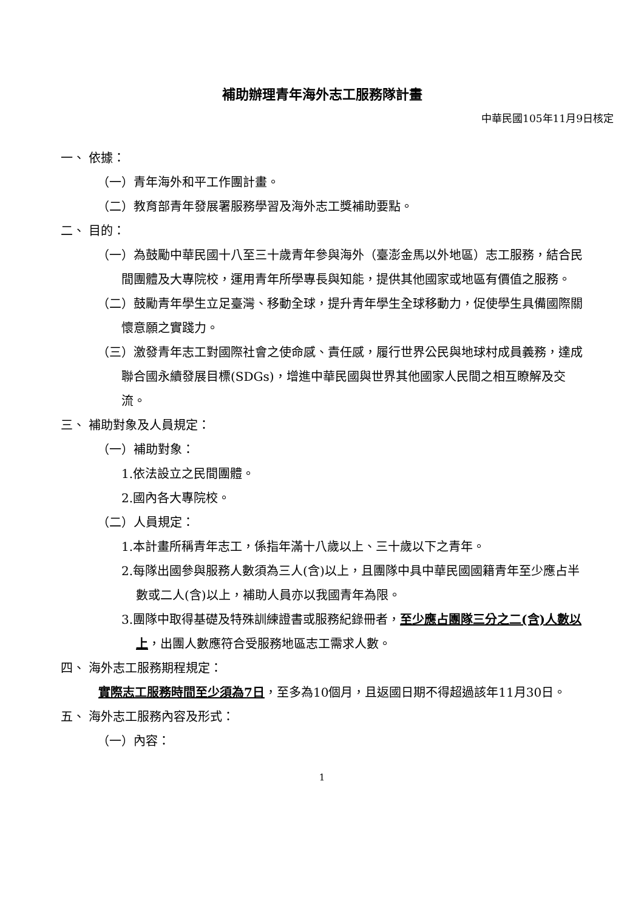補助辦理青年海外志工服務隊計畫
中華民國105年11月9日核定
一、 依據：
（一）青年海外和平工作團計畫。
（二）教育部青年發展署服務學習及海外志工獎補助要點。
二、 目的：
（一）為鼓勵中華民國十八至三十歲青年參與海外（臺澎金馬以外地區）志工服務，結合民間團體及大專院校，運用青年所學專長與知能，提供其他國家或地區有價值之服務。
（二）鼓勵青年學生立足臺灣、移動全球，提升青年學生全球移動力，促使學生具備國際關懷意願之實踐力。
（三）激發青年志工對國際社會之使命感、責任感，履行世界公民與地球村成員義務，達成聯合國永續發展目標(SDGs)，增進中華民國與世界其他國家人民間之相互瞭解及交流。
三、 補助對象及人員規定：
（一）補助對象：
1.依法設立之民間團體。
2.國內各大專院校。
（二）人員規定：
1.本計畫所稱青年志工，係指年滿十八歲以上、三十歲以下之青年。
2.每隊出國參與服務人數須為三人(含)以上，且團隊中具中華民國國籍青年至少應占半數或二人(含)以上，補助人員亦以我國青年為限。
3.團隊中取得基礎及特殊訓練證書或服務紀錄冊者，至少應占團隊三分之二(含)人數以上，出團人數應符合受服務地區志工需求人數。
四、 海外志工服務期程規定：
實際志工服務時間至少須為7日，至多為10個月，且返國日期不得超過該年11月30日。
五、 海外志工服務內容及形式：
（一）內容：
1